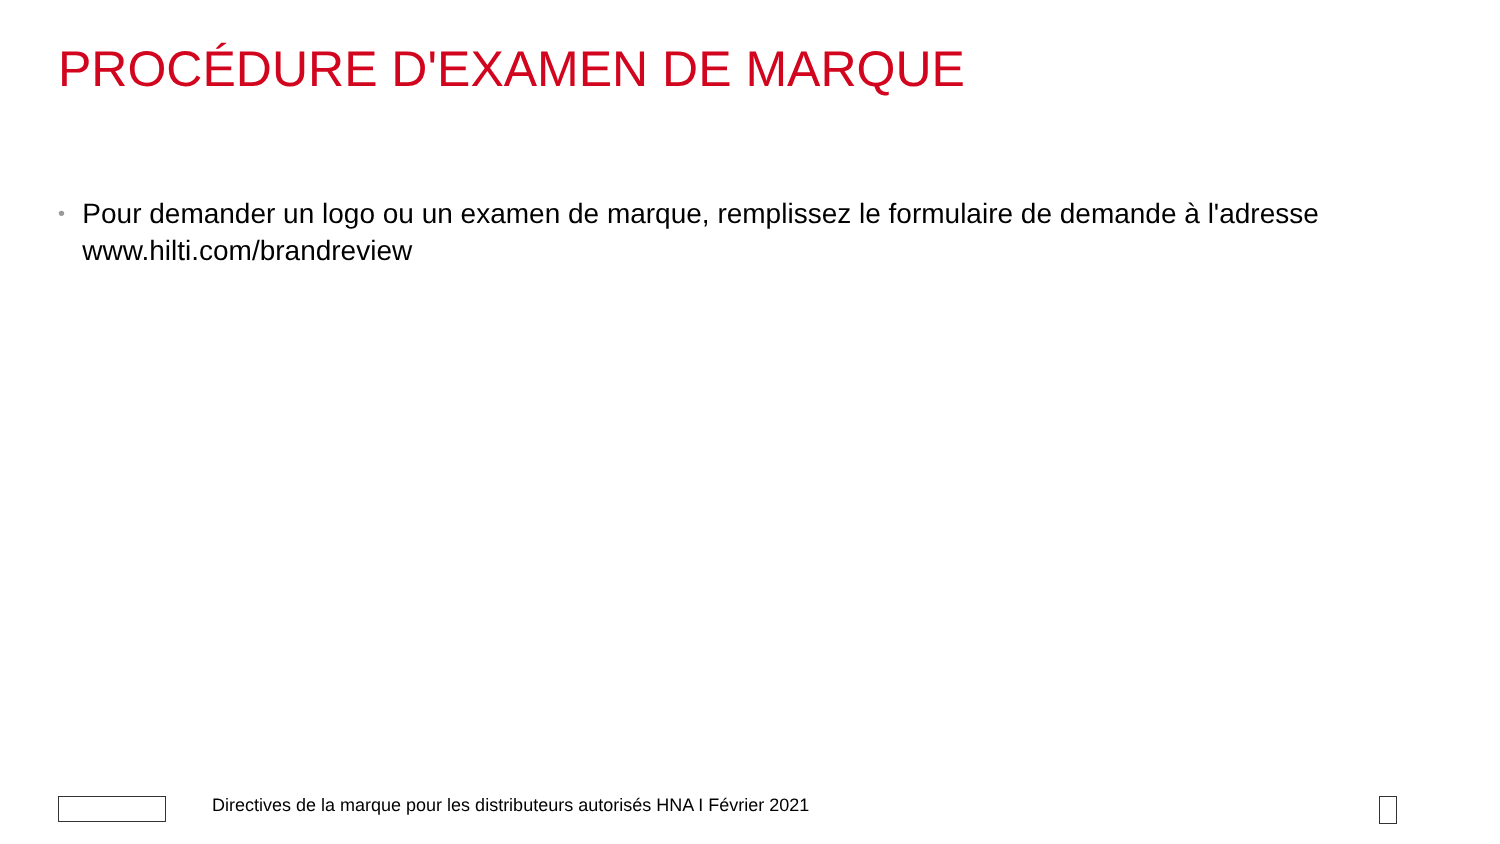PROCÉDURE D'EXAMEN DE MARQUE
• Pour demander un logo ou un examen de marque, remplissez le formulaire de demande à l'adresse www.hilti.com/brandreview
Directives de la marque pour les distributeurs autorisés HNA I Février 2021